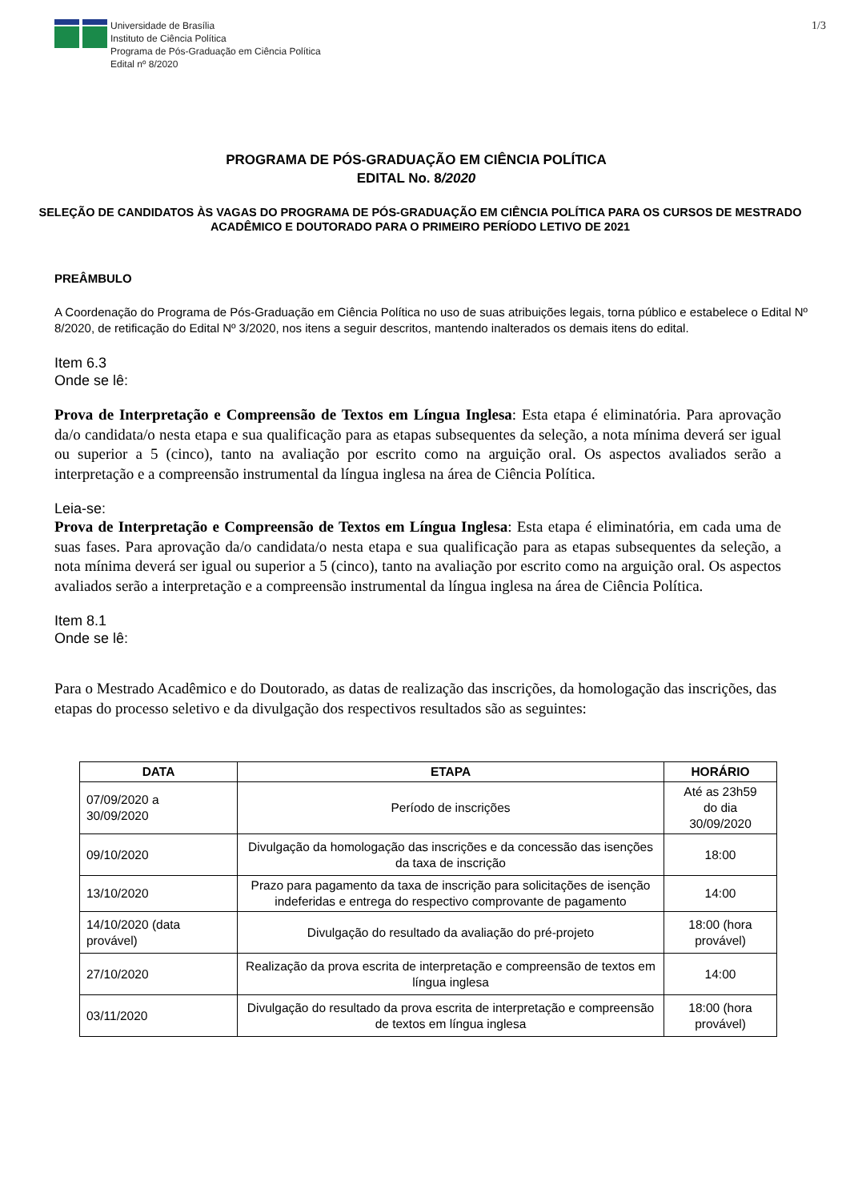Universidade de Brasília
Instituto de Ciência Política
Programa de Pós-Graduação em Ciência Política
Edital nº 8/2020
1/3
PROGRAMA DE PÓS-GRADUAÇÃO EM CIÊNCIA POLÍTICA
EDITAL No. 8/2020
SELEÇÃO DE CANDIDATOS ÀS VAGAS DO PROGRAMA DE PÓS-GRADUAÇÃO EM CIÊNCIA POLÍTICA PARA OS CURSOS DE MESTRADO ACADÊMICO E DOUTORADO PARA O PRIMEIRO PERÍODO LETIVO DE 2021
PREÂMBULO
A Coordenação do Programa de Pós-Graduação em Ciência Política no uso de suas atribuições legais, torna público e estabelece o Edital Nº 8/2020, de retificação do Edital Nº 3/2020, nos itens a seguir descritos, mantendo inalterados os demais itens do edital.
Item 6.3
Onde se lê:
Prova de Interpretação e Compreensão de Textos em Língua Inglesa: Esta etapa é eliminatória. Para aprovação da/o candidata/o nesta etapa e sua qualificação para as etapas subsequentes da seleção, a nota mínima deverá ser igual ou superior a 5 (cinco), tanto na avaliação por escrito como na arguição oral. Os aspectos avaliados serão a interpretação e a compreensão instrumental da língua inglesa na área de Ciência Política.
Leia-se:
Prova de Interpretação e Compreensão de Textos em Língua Inglesa: Esta etapa é eliminatória, em cada uma de suas fases. Para aprovação da/o candidata/o nesta etapa e sua qualificação para as etapas subsequentes da seleção, a nota mínima deverá ser igual ou superior a 5 (cinco), tanto na avaliação por escrito como na arguição oral. Os aspectos avaliados serão a interpretação e a compreensão instrumental da língua inglesa na área de Ciência Política.
Item 8.1
Onde se lê:
Para o Mestrado Acadêmico e do Doutorado, as datas de realização das inscrições, da homologação das inscrições, das etapas do processo seletivo e da divulgação dos respectivos resultados são as seguintes:
| DATA | ETAPA | HORÁRIO |
| --- | --- | --- |
| 07/09/2020 a 30/09/2020 | Período de inscrições | Até as 23h59 do dia 30/09/2020 |
| 09/10/2020 | Divulgação da homologação das inscrições e da concessão das isenções da taxa de inscrição | 18:00 |
| 13/10/2020 | Prazo para pagamento da taxa de inscrição para solicitações de isenção indeferidas e entrega do respectivo comprovante de pagamento | 14:00 |
| 14/10/2020 (data provável) | Divulgação do resultado da avaliação do pré-projeto | 18:00 (hora provável) |
| 27/10/2020 | Realização da prova escrita de interpretação e compreensão de textos em língua inglesa | 14:00 |
| 03/11/2020 | Divulgação do resultado da prova escrita de interpretação e compreensão de textos em língua inglesa | 18:00 (hora provável) |